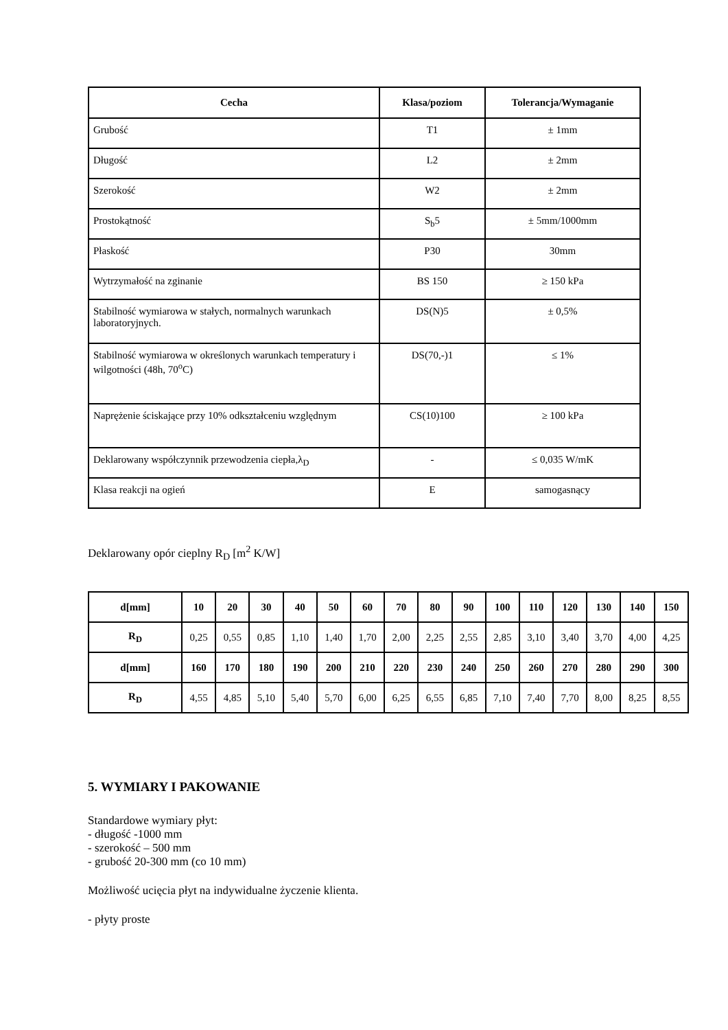| Cecha | Klasa/poziom | Tolerancja/Wymaganie |
| --- | --- | --- |
| Grubość | T1 | ± 1mm |
| Długość | L2 | ± 2mm |
| Szerokość | W2 | ± 2mm |
| Prostokątność | S<sub>b</sub>5 | ± 5mm/1000mm |
| Płaskość | P30 | 30mm |
| Wytrzymałość na zginanie | BS 150 | ≥ 150 kPa |
| Stabilność wymiarowa w stałych, normalnych warunkach laboratoryjnych. | DS(N)5 | ± 0,5% |
| Stabilność wymiarowa w określonych warunkach temperatury i wilgotności (48h, 70<sup>o</sup>C) | DS(70,-)1 | ≤ 1% |
| Naprężenie ściskające przy 10% odkształceniu względnym | CS(10)100 | ≥ 100 kPa |
| Deklarowany współczynnik przewodzenia ciepła,λ<sub>D</sub> | - | ≤ 0,035 W/mK |
| Klasa reakcji na ogień | E | samogasnący |
Deklarowany opór cieplny R<sub>D</sub> [m<sup>2</sup> K/W]
| d[mm] | 10 | 20 | 30 | 40 | 50 | 60 | 70 | 80 | 90 | 100 | 110 | 120 | 130 | 140 | 150 |
| --- | --- | --- | --- | --- | --- | --- | --- | --- | --- | --- | --- | --- | --- | --- | --- |
| R<sub>D</sub> | 0,25 | 0,55 | 0,85 | 1,10 | 1,40 | 1,70 | 2,00 | 2,25 | 2,55 | 2,85 | 3,10 | 3,40 | 3,70 | 4,00 | 4,25 |
| d[mm] | 160 | 170 | 180 | 190 | 200 | 210 | 220 | 230 | 240 | 250 | 260 | 270 | 280 | 290 | 300 |
| R<sub>D</sub> | 4,55 | 4,85 | 5,10 | 5,40 | 5,70 | 6,00 | 6,25 | 6,55 | 6,85 | 7,10 | 7,40 | 7,70 | 8,00 | 8,25 | 8,55 |
5. WYMIARY I PAKOWANIE
Standardowe wymiary płyt:
- długość -1000 mm
- szerokość – 500 mm
- grubość 20-300 mm (co 10 mm)
Możliwość ucięcia płyt na indywidualne życzenie klienta.
- płyty proste